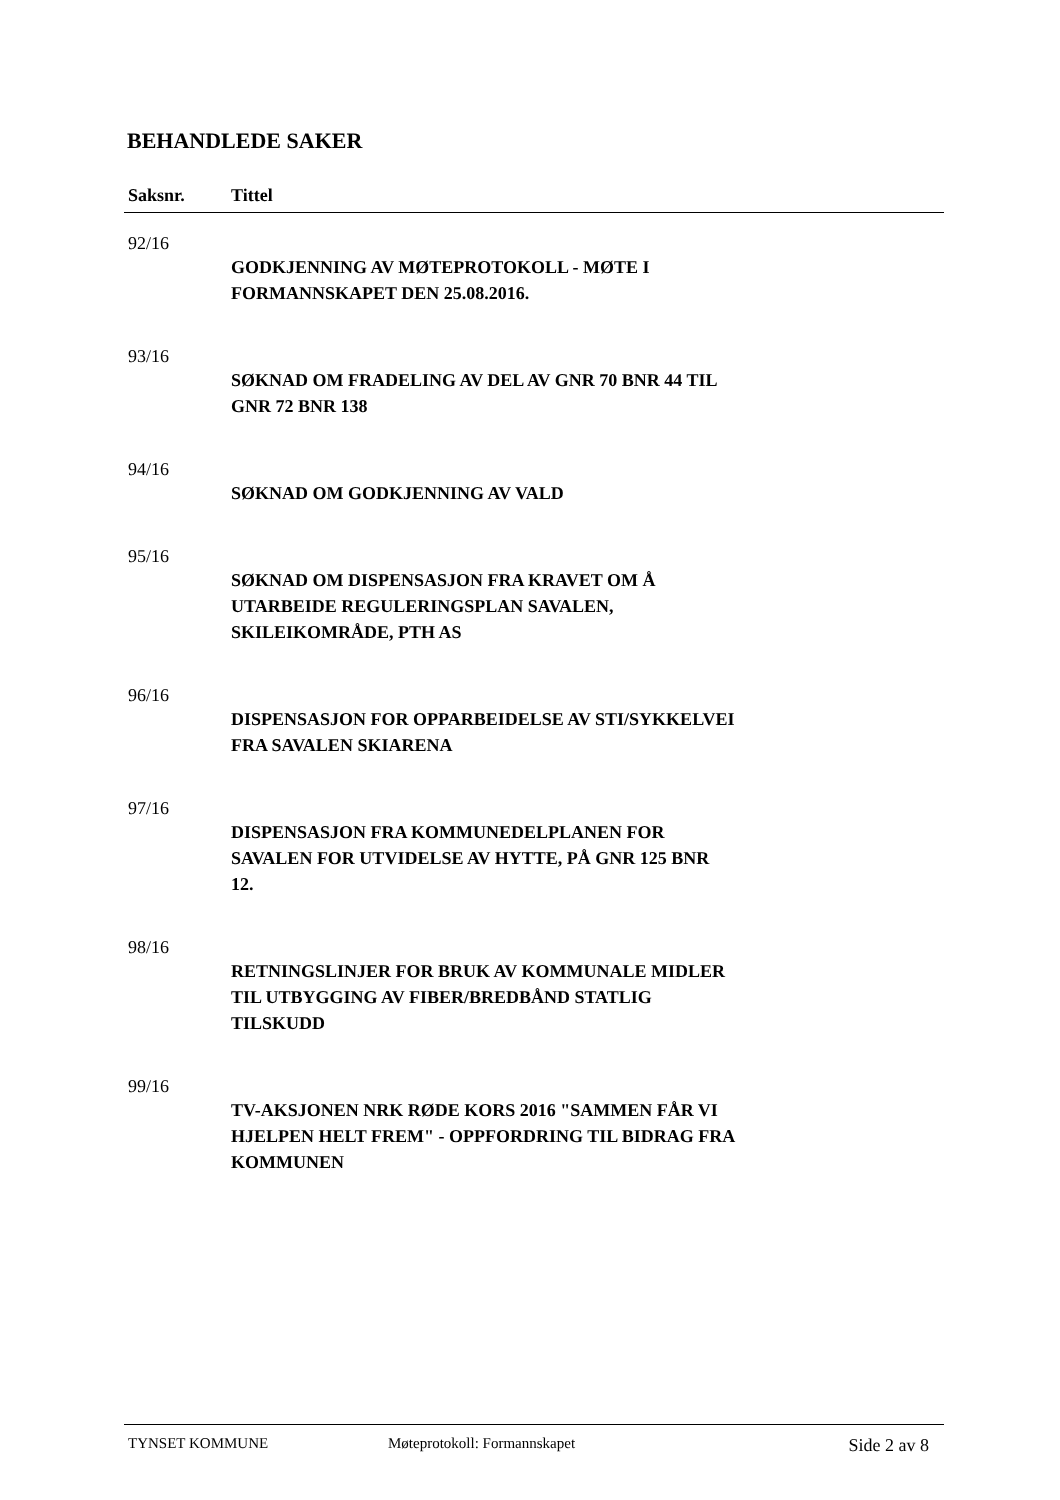BEHANDLEDE SAKER
| Saksnr. | Tittel |
| --- | --- |
| 92/16 | |
| | GODKJENNING AV MØTEPROTOKOLL - MØTE I FORMANNSKAPET DEN 25.08.2016. |
| 93/16 | |
| | SØKNAD OM FRADELING AV DEL AV GNR 70 BNR 44 TIL GNR 72 BNR 138 |
| 94/16 | |
| | SØKNAD OM GODKJENNING AV VALD |
| 95/16 | |
| | SØKNAD OM DISPENSASJON FRA KRAVET OM Å UTARBEIDE REGULERINGSPLAN SAVALEN, SKILEIKOMRÅDE, PTH AS |
| 96/16 | |
| | DISPENSASJON FOR OPPARBEIDELSE AV STI/SYKKELVEI FRA SAVALEN SKIARENA |
| 97/16 | |
| | DISPENSASJON FRA KOMMUNEDELPLANEN FOR SAVALEN FOR UTVIDELSE AV HYTTE, PÅ GNR 125 BNR 12. |
| 98/16 | |
| | RETNINGSLINJER FOR BRUK AV KOMMUNALE MIDLER TIL UTBYGGING AV FIBER/BREDBÅND STATLIG TILSKUDD |
| 99/16 | |
| | TV-AKSJONEN NRK RØDE KORS 2016 "SAMMEN FÅR VI HJELPEN HELT FREM" - OPPFORDRING TIL BIDRAG FRA KOMMUNEN |
TYNSET KOMMUNE Møteprotokoll: Formannskapet Side 2 av 8